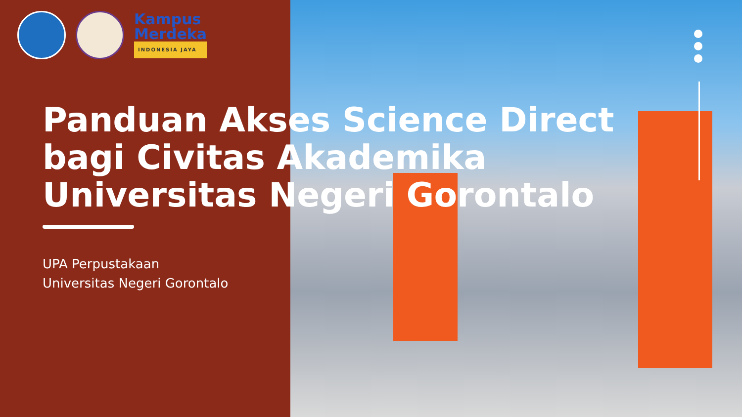Kampus
Merdeka
INDONESIA JAYA
Panduan Akses Science Direct
bagi Civitas Akademika
Universitas Negeri Gorontalo
UPA Perpustakaan
Universitas Negeri Gorontalo